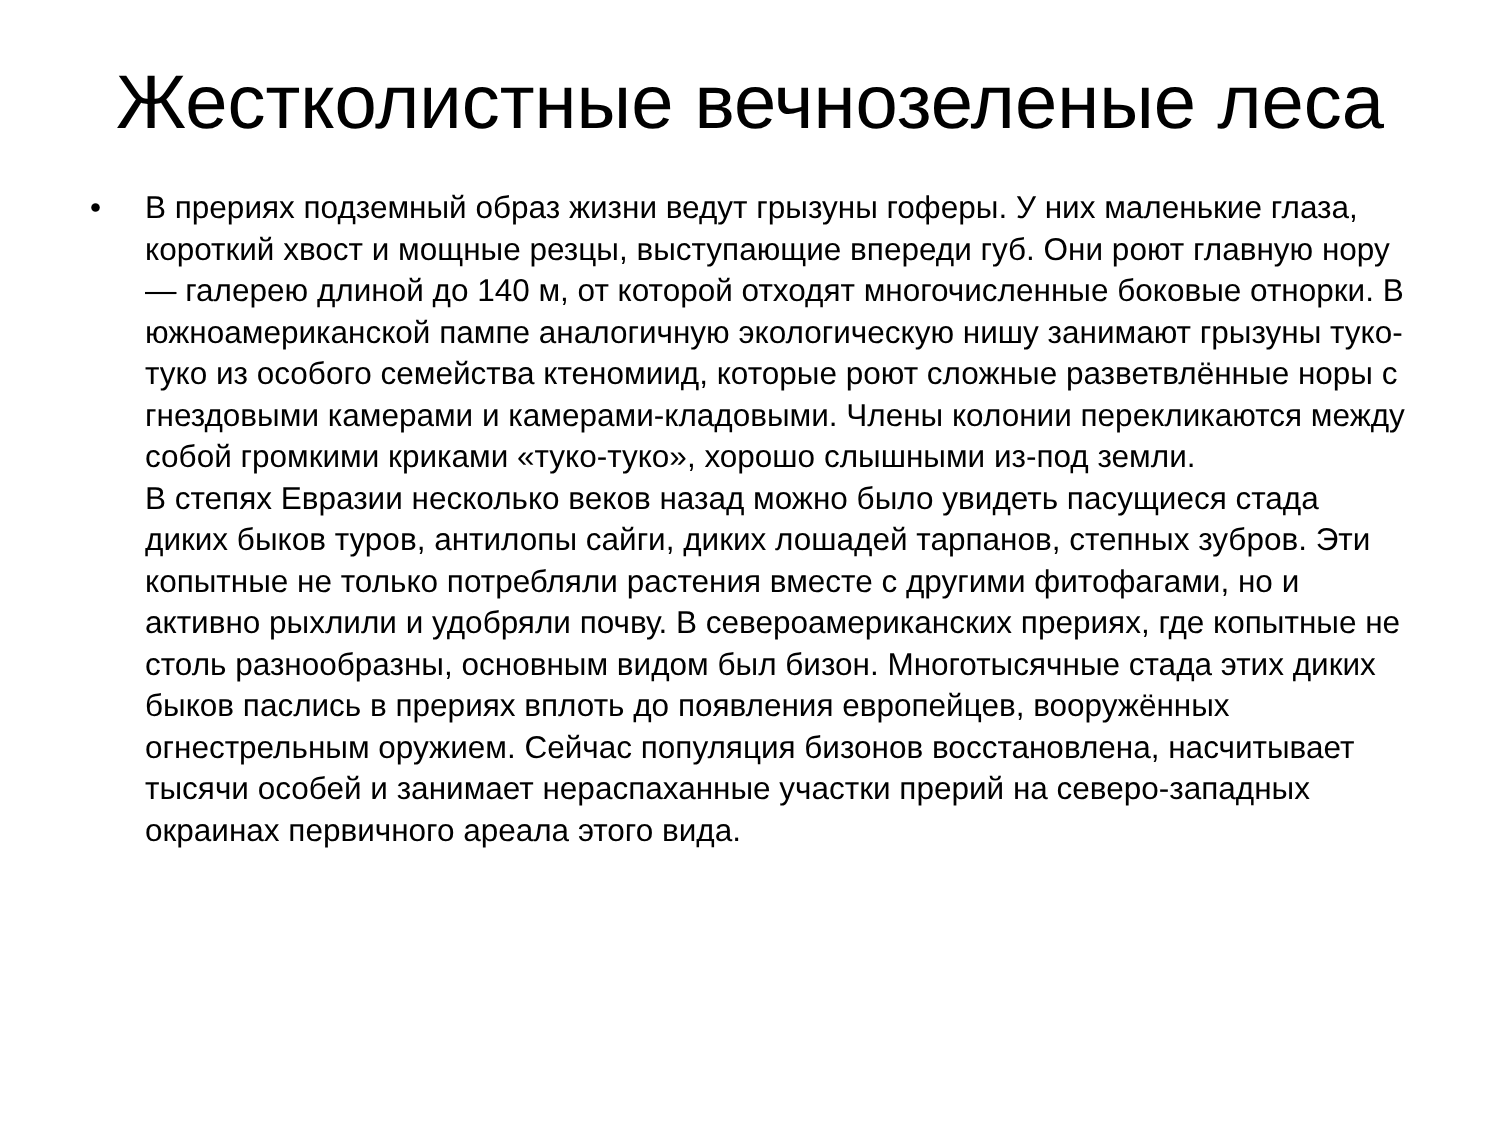Жестколистные вечнозеленые леса
• В прериях подземный образ жизни ведут грызуны гоферы. У них маленькие глаза, короткий хвост и мощные резцы, выступающие впереди губ. Они роют главную нору — галерею длиной до 140 м, от которой отходят многочисленные боковые отнорки. В южноамериканской пампе аналогичную экологическую нишу занимают грызуны туко-туко из особого семейства ктеномиид, которые роют сложные разветвлённые норы с гнездовыми камерами и камерами-кладовыми. Члены колонии перекликаются между собой громкими криками «туко-туко», хорошо слышными из-под земли.
В степях Евразии несколько веков назад можно было увидеть пасущиеся стада диких быков туров, антилопы сайги, диких лошадей тарпанов, степных зубров. Эти копытные не только потребляли растения вместе с другими фитофагами, но и активно рыхлили и удобряли почву. В североамериканских прериях, где копытные не столь разнообразны, основным видом был бизон. Многотысячные стада этих диких быков паслись в прериях вплоть до появления европейцев, вооружённых огнестрельным оружием. Сейчас популяция бизонов восстановлена, насчитывает тысячи особей и занимает нераспаханные участки прерий на северо-западных окраинах первичного ареала этого вида.